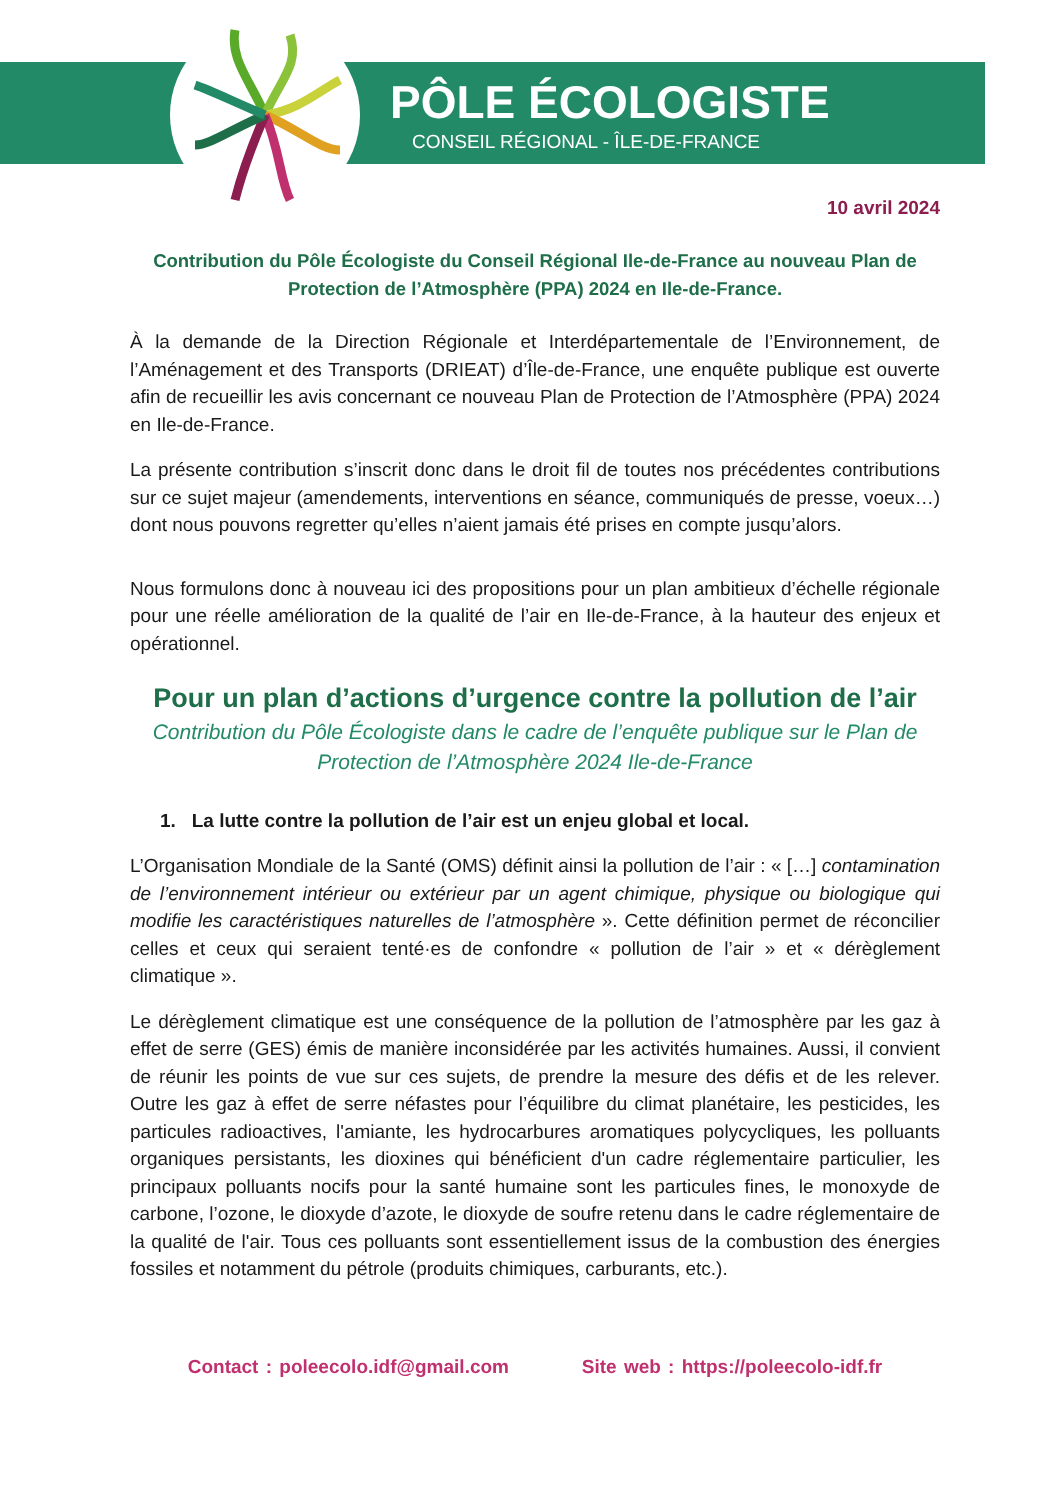PÔLE ÉCOLOGISTE
CONSEIL RÉGIONAL - ÎLE-DE-FRANCE
10 avril 2024
Contribution du Pôle Écologiste du Conseil Régional Ile-de-France au nouveau Plan de Protection de l’Atmosphère (PPA) 2024 en Ile-de-France.
À la demande de la Direction Régionale et Interdépartementale de l’Environnement, de l’Aménagement et des Transports (DRIEAT) d’Île-de-France, une enquête publique est ouverte afin de recueillir les avis concernant ce nouveau Plan de Protection de l’Atmosphère (PPA) 2024 en Ile-de-France.
La présente contribution s’inscrit donc dans le droit fil de toutes nos précédentes contributions sur ce sujet majeur (amendements, interventions en séance, communiqués de presse, voeux…) dont nous pouvons regretter qu’elles n’aient jamais été prises en compte jusqu’alors.
Nous formulons donc à nouveau ici des propositions pour un plan ambitieux d’échelle régionale pour une réelle amélioration de la qualité de l’air en Ile-de-France, à la hauteur des enjeux et opérationnel.
Pour un plan d’actions d’urgence contre la pollution de l’air
Contribution du Pôle Écologiste dans le cadre de l’enquête publique sur le Plan de Protection de l’Atmosphère 2024 Ile-de-France
1. La lutte contre la pollution de l’air est un enjeu global et local.
L’Organisation Mondiale de la Santé (OMS) définit ainsi la pollution de l’air : « […] contamination de l’environnement intérieur ou extérieur par un agent chimique, physique ou biologique qui modifie les caractéristiques naturelles de l’atmosphère ». Cette définition permet de réconcilier celles et ceux qui seraient tenté·es de confondre « pollution de l’air » et « dérèglement climatique ».
Le dérèglement climatique est une conséquence de la pollution de l’atmosphère par les gaz à effet de serre (GES) émis de manière inconsidérée par les activités humaines. Aussi, il convient de réunir les points de vue sur ces sujets, de prendre la mesure des défis et de les relever. Outre les gaz à effet de serre néfastes pour l’équilibre du climat planétaire, les pesticides, les particules radioactives, l'amiante, les hydrocarbures aromatiques polycycliques, les polluants organiques persistants, les dioxines qui bénéficient d'un cadre réglementaire particulier, les principaux polluants nocifs pour la santé humaine sont les particules fines, le monoxyde de carbone, l’ozone, le dioxyde d’azote, le dioxyde de soufre retenu dans le cadre réglementaire de la qualité de l'air. Tous ces polluants sont essentiellement issus de la combustion des énergies fossiles et notamment du pétrole (produits chimiques, carburants, etc.).
Contact : poleecolo.idf@gmail.com Site web : https://poleecolo-idf.fr